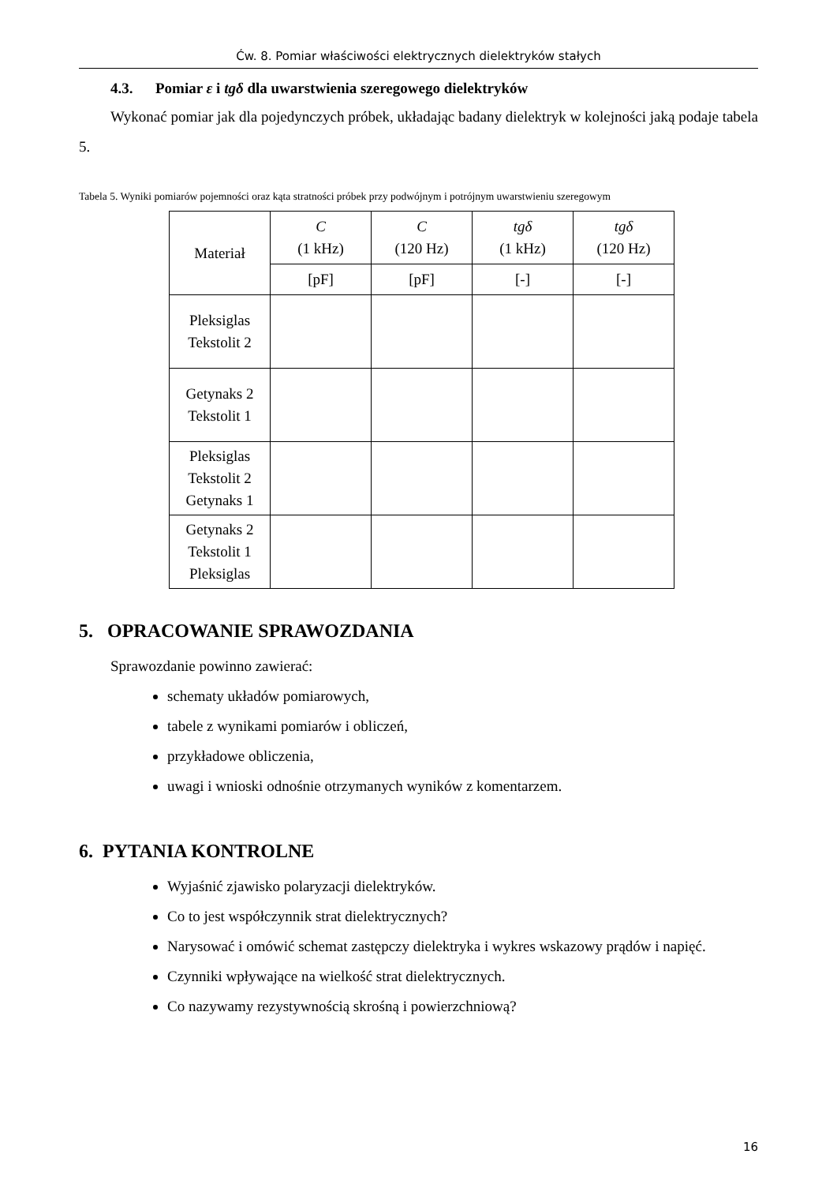Ćw. 8. Pomiar właściwości elektrycznych dielektryków stałych
4.3. Pomiar ε i tgδ dla uwarstwienia szeregowego dielektryków
Wykonać pomiar jak dla pojedynczych próbek, układając badany dielektryk w kolejności jaką podaje tabela 5.
Tabela 5. Wyniki pomiarów pojemności oraz kąta stratności próbek przy podwójnym i potrójnym uwarstwieniu szeregowym
| Materiał | C (1 kHz) | C (120 Hz) | tgδ (1 kHz) | tgδ (120 Hz) |
| --- | --- | --- | --- | --- |
| | [pF] | [pF] | [-] | [-] |
| Pleksiglas Tekstolit 2 | | | | |
| Getynaks 2 Tekstolit 1 | | | | |
| Pleksiglas Tekstolit 2 Getynaks 1 | | | | |
| Getynaks 2 Tekstolit 1 Pleksiglas | | | | |
5. OPRACOWANIE SPRAWOZDANIA
Sprawozdanie powinno zawierać:
schematy układów pomiarowych,
tabele z wynikami pomiarów i obliczeń,
przykładowe obliczenia,
uwagi i wnioski odnośnie otrzymanych wyników z komentarzem.
6. PYTANIA KONTROLNE
Wyjaśnić zjawisko polaryzacji dielektryków.
Co to jest współczynnik strat dielektrycznych?
Narysować i omówić schemat zastępczy dielektryka i wykres wskazowy prądów i napięć.
Czynniki wpływające na wielkość strat dielektrycznych.
Co nazywamy rezystywnością skrośną i powierzchniową?
16